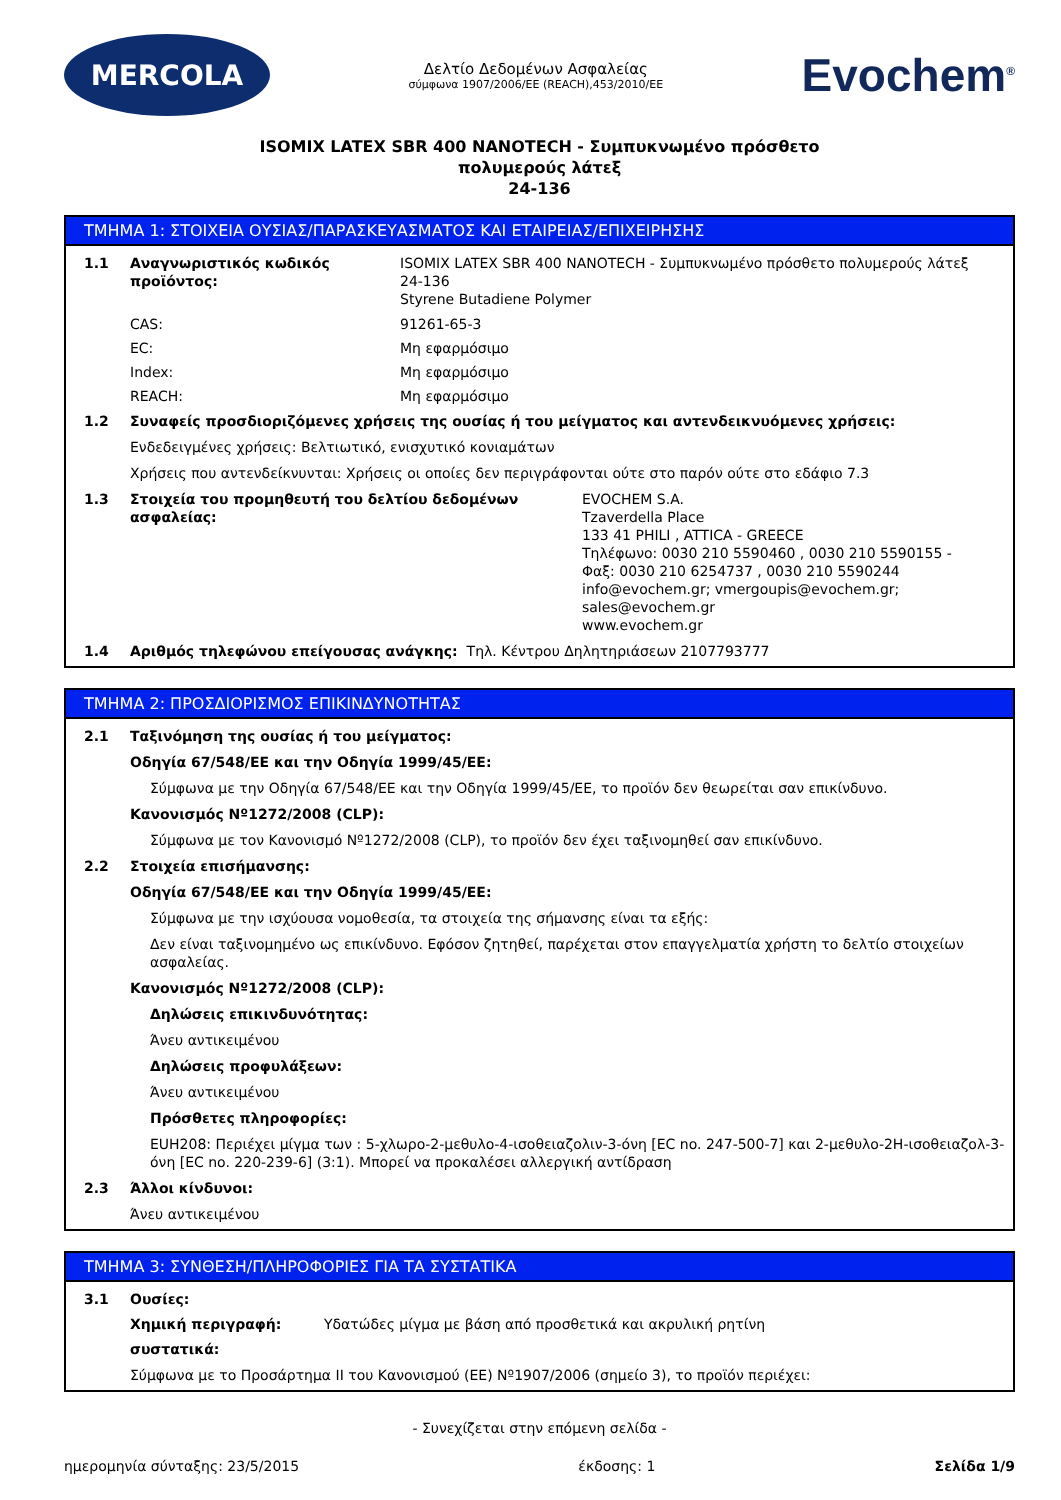MERCOLA
Δελτίο Δεδομένων Ασφαλείας
σύμφωνα 1907/2006/ΕΕ (REACH),453/2010/ΕΕ
Evochem<sup>®</sup>
ISOMIX LATEX SBR 400 NANOTECH - Συμπυκνωμένο πρόσθετο
πολυμερούς λάτεξ
24-136
ΤΜΗΜΑ 1: ΣΤΟΙΧΕΙΑ ΟΥΣΙΑΣ/ΠΑΡΑΣΚΕΥΑΣΜΑΤΟΣ ΚΑΙ ΕΤΑΙΡΕΙΑΣ/ΕΠΙΧΕΙΡΗΣΗΣ
1.1 Αναγνωριστικός κωδικός προϊόντος: ISOMIX LATEX SBR 400 NANOTECH - Συμπυκνωμένο πρόσθετο πολυμερούς λάτεξ
24-136
Styrene Butadiene Polymer
CAS: 91261-65-3
EC: Μη εφαρμόσιμο
Index: Μη εφαρμόσιμο
REACH: Μη εφαρμόσιμο
1.2 Συναφείς προσδιοριζόμενες χρήσεις της ουσίας ή του μείγματος και αντενδεικνυόμενες χρήσεις:
Ενδεδειγμένες χρήσεις: Βελτιωτικό, ενισχυτικό κονιαμάτων
Χρήσεις που αντενδείκνυνται: Χρήσεις οι οποίες δεν περιγράφονται ούτε στο παρόν ούτε στο εδάφιο 7.3
1.3 Στοιχεία του προμηθευτή του δελτίου δεδομένων ασφαλείας: EVOCHEM S.A.
Tzaverdella Place
133 41 PHILI , ATTICA - GREECE
Τηλέφωνο: 0030 210 5590460 , 0030 210 5590155 -
Φαξ: 0030 210 6254737 , 0030 210 5590244
info@evochem.gr; vmergoupis@evochem.gr;
sales@evochem.gr
www.evochem.gr
1.4 Αριθμός τηλεφώνου επείγουσας ανάγκης: Τηλ. Κέντρου Δηλητηριάσεων 2107793777
ΤΜΗΜΑ 2: ΠΡΟΣΔΙΟΡΙΣΜΟΣ ΕΠΙΚΙΝΔΥΝΟΤΗΤΑΣ
2.1 Ταξινόμηση της ουσίας ή του μείγματος:
Οδηγία 67/548/ΕΕ και την Οδηγία 1999/45/ΕΕ:
Σύμφωνα με την Οδηγία 67/548/ΕΕ και την Οδηγία 1999/45/ΕΕ, το προϊόν δεν θεωρείται σαν επικίνδυνο.
Κανονισμός Nº1272/2008 (CLP):
Σύμφωνα με τον Κανονισμό Nº1272/2008 (CLP), το προϊόν δεν έχει ταξινομηθεί σαν επικίνδυνο.
2.2 Στοιχεία επισήμανσης:
Οδηγία 67/548/ΕΕ και την Οδηγία 1999/45/ΕΕ:
Σύμφωνα με την ισχύουσα νομοθεσία, τα στοιχεία της σήμανσης είναι τα εξής:
Δεν είναι ταξινομημένο ως επικίνδυνο. Εφόσον ζητηθεί, παρέχεται στον επαγγελματία χρήστη το δελτίο στοιχείων ασφαλείας.
Κανονισμός Nº1272/2008 (CLP):
Δηλώσεις επικινδυνότητας:
Άνευ αντικειμένου
Δηλώσεις προφυλάξεων:
Άνευ αντικειμένου
Πρόσθετες πληροφορίες:
EUH208: Περιέχει μίγμα των : 5-χλωρο-2-μεθυλο-4-ισοθειαζολιν-3-όνη [EC no. 247-500-7] και 2-μεθυλο-2H-ισοθειαζολ-3-όνη [EC no. 220-239-6] (3:1). Μπορεί να προκαλέσει αλλεργική αντίδραση
2.3 Άλλοι κίνδυνοι:
Άνευ αντικειμένου
ΤΜΗΜΑ 3: ΣΥΝΘΕΣΗ/ΠΛΗΡΟΦΟΡΙΕΣ ΓΙΑ ΤΑ ΣΥΣΤΑΤΙΚΑ
3.1 Ουσίες:
Χημική περιγραφή: Υδατώδες μίγμα με βάση από προσθετικά και ακρυλική ρητίνη
συστατικά:
Σύμφωνα με το Προσάρτημα II του Κανονισμού (ΕΕ) Nº1907/2006 (σημείο 3), το προϊόν περιέχει:
- Συνεχίζεται στην επόμενη σελίδα -
ημερομηνία σύνταξης: 23/5/2015 έκδοσης: 1 Σελίδα 1/9